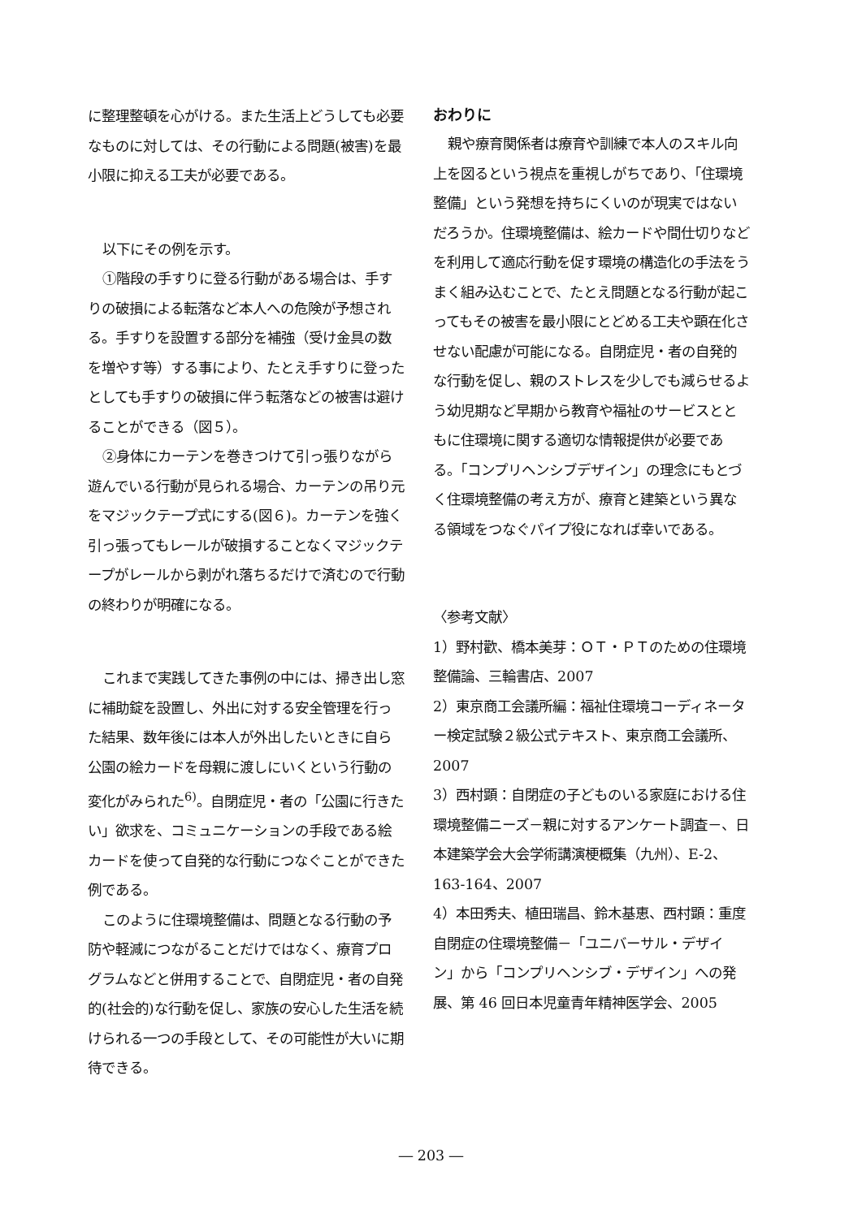に整理整頓を心がける。また生活上どうしても必要なものに対しては、その行動による問題(被害)を最小限に抑える工夫が必要である。
以下にその例を示す。
①階段の手すりに登る行動がある場合は、手すりの破損による転落など本人への危険が予想される。手すりを設置する部分を補強（受け金具の数を増やす等）する事により、たとえ手すりに登ったとしても手すりの破損に伴う転落などの被害は避けることができる（図５）。
②身体にカーテンを巻きつけて引っ張りながら遊んでいる行動が見られる場合、カーテンの吊り元をマジックテープ式にする(図６)。カーテンを強く引っ張ってもレールが破損することなくマジックテープがレールから剥がれ落ちるだけで済むので行動の終わりが明確になる。
これまで実践してきた事例の中には、掃き出し窓に補助錠を設置し、外出に対する安全管理を行った結果、数年後には本人が外出したいときに自ら公園の絵カードを母親に渡しにいくという行動の変化がみられた<sup>6)</sup>。自閉症児・者の「公園に行きたい」欲求を、コミュニケーションの手段である絵カードを使って自発的な行動につなぐことができた例である。
このように住環境整備は、問題となる行動の予防や軽減につながることだけではなく、療育プログラムなどと併用することで、自閉症児・者の自発的(社会的)な行動を促し、家族の安心した生活を続けられる一つの手段として、その可能性が大いに期待できる。
おわりに
親や療育関係者は療育や訓練で本人のスキル向上を図るという視点を重視しがちであり、「住環境整備」という発想を持ちにくいのが現実ではないだろうか。住環境整備は、絵カードや間仕切りなどを利用して適応行動を促す環境の構造化の手法をうまく組み込むことで、たとえ問題となる行動が起こってもその被害を最小限にとどめる工夫や顕在化させない配慮が可能になる。自閉症児・者の自発的な行動を促し、親のストレスを少しでも減らせるよう幼児期など早期から教育や福祉のサービスとともに住環境に関する適切な情報提供が必要である。「コンプリヘンシブデザイン」の理念にもとづく住環境整備の考え方が、療育と建築という異なる領域をつなぐパイプ役になれば幸いである。
〈参考文献〉
1）野村歡、橋本美芽：ＯＴ・ＰＴのための住環境整備論、三輪書店、2007
2）東京商工会議所編：福祉住環境コーディネーター検定試験２級公式テキスト、東京商工会議所、2007
3）西村顕：自閉症の子どものいる家庭における住環境整備ニーズ－親に対するアンケート調査－、日本建築学会大会学術講演梗概集（九州）、E-2、163-164、2007
4）本田秀夫、植田瑞昌、鈴木基恵、西村顕：重度自閉症の住環境整備－「ユニバーサル・デザイン」から「コンプリヘンシブ・デザイン」への発展、第 46 回日本児童青年精神医学会、2005
― 203 ―